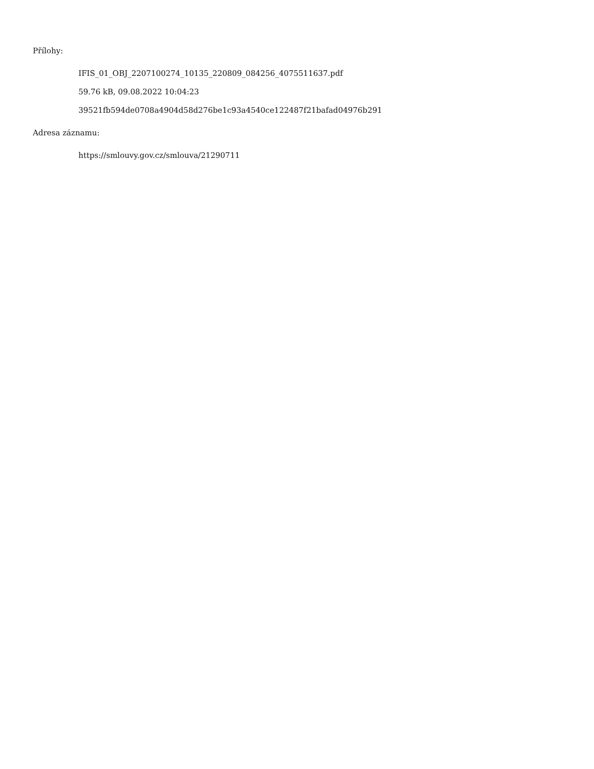Přílohy:
IFIS_01_OBJ_2207100274_10135_220809_084256_4075511637.pdf
59.76 kB, 09.08.2022 10:04:23
39521fb594de0708a4904d58d276be1c93a4540ce122487f21bafad04976b291
Adresa záznamu:
https://smlouvy.gov.cz/smlouva/21290711